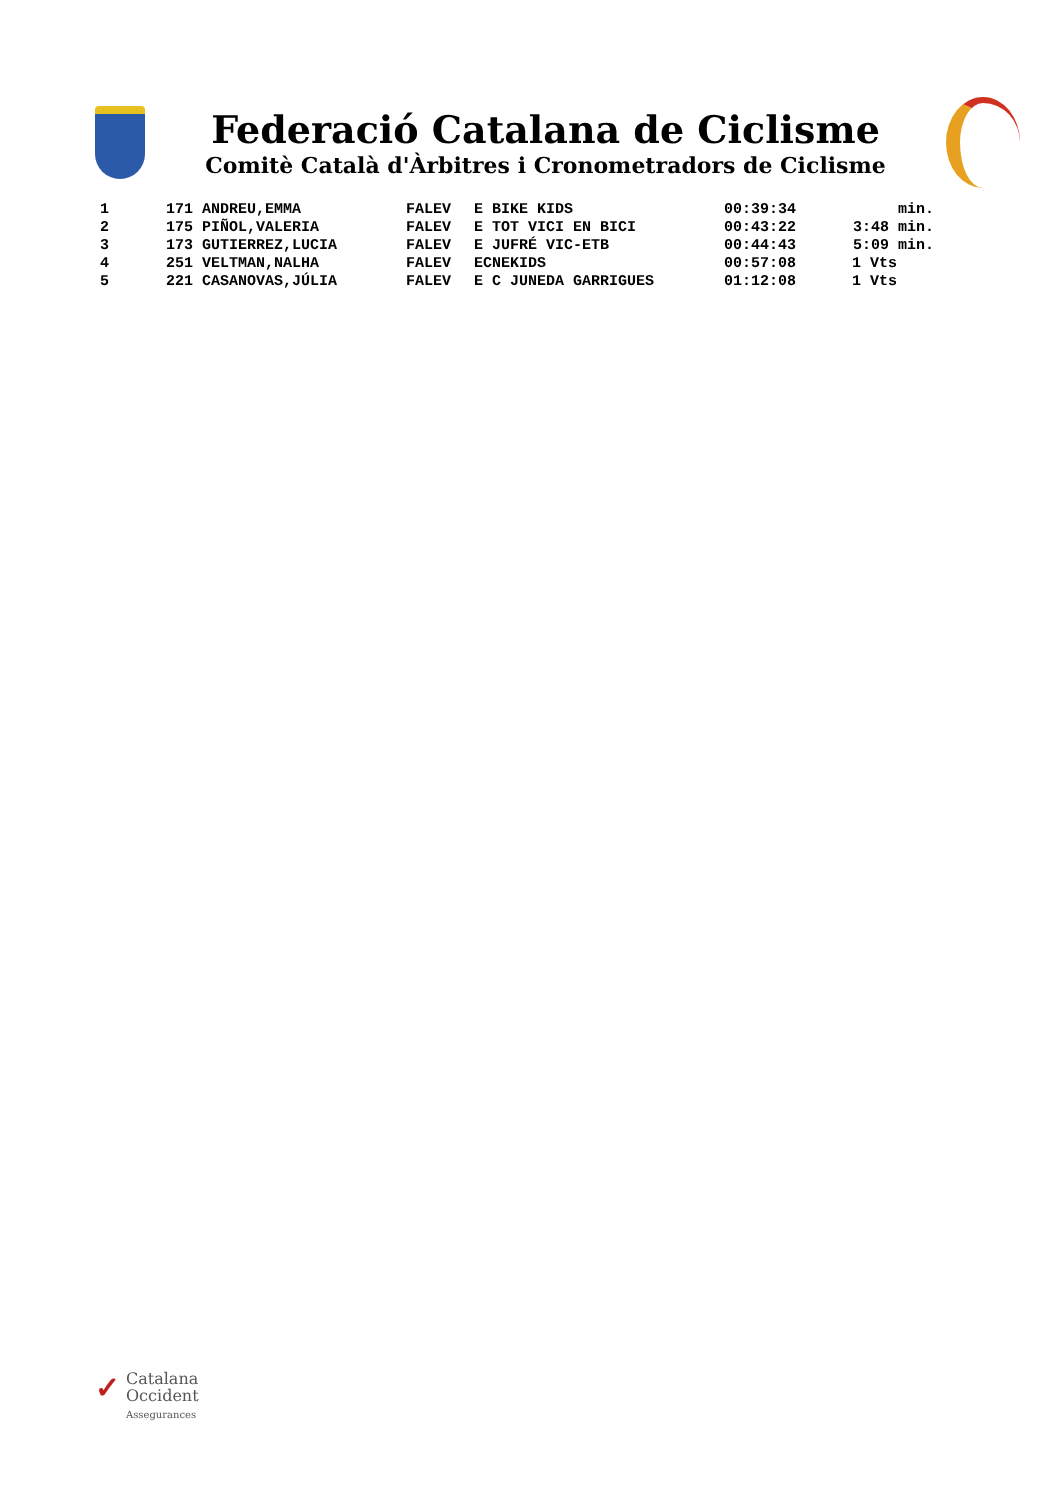Federació Catalana de Ciclisme
Comitè Català d'Àrbitres i Cronometradors de Ciclisme
| 1 | 171 ANDREU,EMMA | FALEV | E BIKE KIDS | 00:39:34 | min. |
| 2 | 175 PIÑOL,VALERIA | FALEV | E TOT VICI EN BICI | 00:43:22 | 3:48 min. |
| 3 | 173 GUTIERREZ,LUCIA | FALEV | E JUFRÉ VIC-ETB | 00:44:43 | 5:09 min. |
| 4 | 251 VELTMAN,NALHA | FALEV | ECNEKIDS | 00:57:08 | 1 Vts |
| 5 | 221 CASANOVAS,JÚLIA | FALEV | E C JUNEDA GARRIGUES | 01:12:08 | 1 Vts |
✓ Catalana
Occident
Assegurances